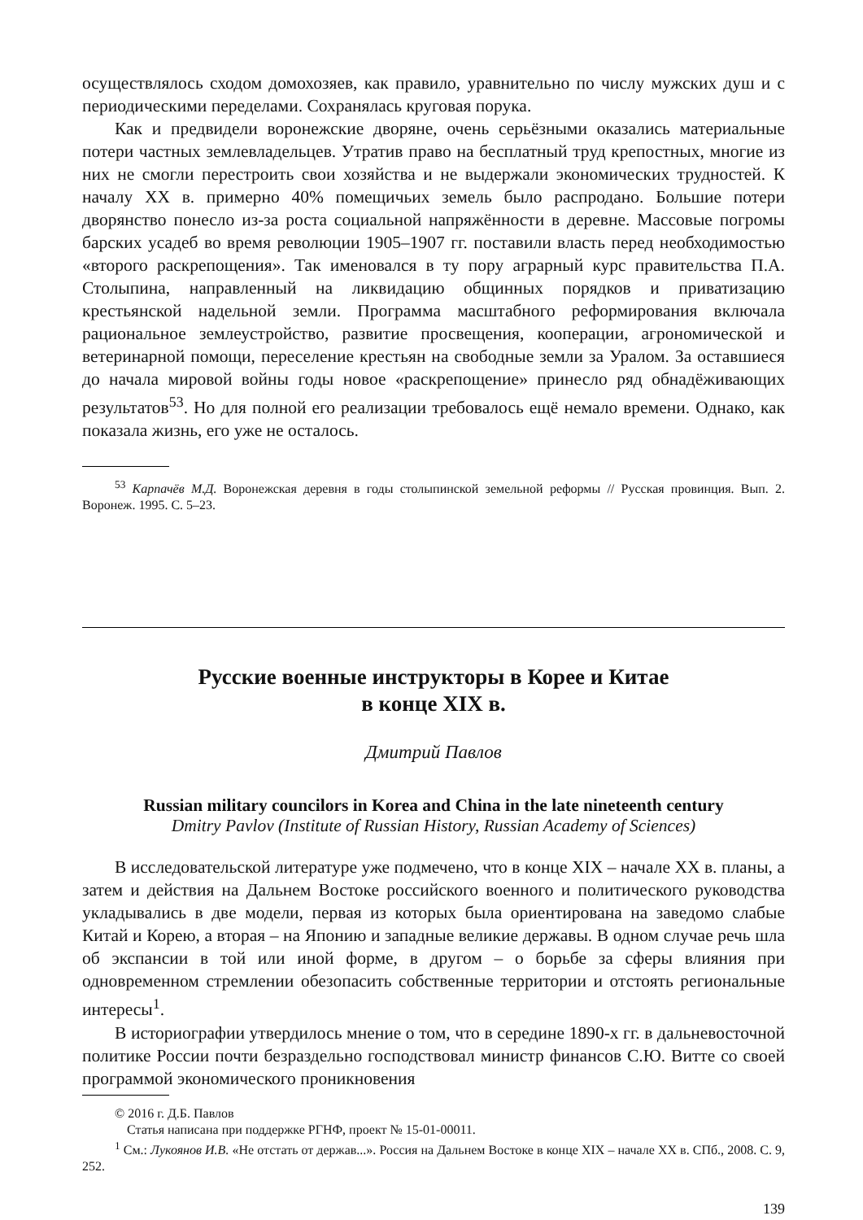осуществлялось сходом домохозяев, как правило, уравнительно по числу муж­ских душ и с периодическими переделами. Сохранялась круговая порука.
Как и предвидели воронежские дворяне, очень серьёзными оказались мате­риальные потери частных землевладельцев. Утратив право на бесплатный труд крепостных, многие из них не смогли перестроить свои хозяйства и не выдер­жали экономических трудностей. К началу XX в. примерно 40% помещичьих земель было распродано. Большие потери дворянство понесло из-за роста социальной напряжённости в деревне. Массовые погромы барских усадеб во время революции 1905–1907 гг. поставили власть перед необходимостью «вто­рого раскрепощения». Так именовался в ту пору аграрный курс правительства П.А. Столыпина, направленный на ликвидацию общинных порядков и при­ватизацию крестьянской надельной земли. Программа масштабного рефор­мирования включала рациональное землеустройство, развитие просвещения, кооперации, агрономической и ветеринарной помощи, переселение крестьян на свободные земли за Уралом. За оставшиеся до начала мировой войны годы новое «раскрепощение» принесло ряд обнадёживающих результатов<sup>53</sup>. Но для полной его реализации требовалось ещё немало времени. Однако, как показала жизнь, его уже не осталось.
<sup>53</sup> Карпачёв М.Д. Воронежская деревня в годы столыпинской земельной реформы // Русская провинция. Вып. 2. Воронеж. 1995. С. 5–23.
Русские военные инструкторы в Корее и Китае
в конце XIX в.
Дмитрий Павлов
Russian military councilors in Korea and China in the late nineteenth century
Dmitry Pavlov (Institute of Russian History, Russian Academy of Sciences)
В исследовательской литературе уже подмечено, что в конце XIX – начале XX в. планы, а затем и действия на Дальнем Востоке российского военного и политического руководства укладывались в две модели, первая из которых была ориентирована на заведомо слабые Китай и Корею, а вторая – на Японию и за­падные великие державы. В одном случае речь шла об экспансии в той или иной форме, в другом – о борьбе за сферы влияния при одновременном стремлении обезопасить собственные территории и отстоять региональные интересы<sup>1</sup>.
В историографии утвердилось мнение о том, что в середине 1890-х гг. в дальневосточной политике России почти безраздельно господствовал министр финансов С.Ю. Витте со своей программой экономического проникновения
© 2016 г. Д.Б. Павлов
Статья написана при поддержке РГНФ, проект № 15-01-00011.
<sup>1</sup> См.: Лукоянов И.В. «Не отстать от держав...». Россия на Дальнем Востоке в конце XIX – начале XX в. СПб., 2008. С. 9, 252.
139